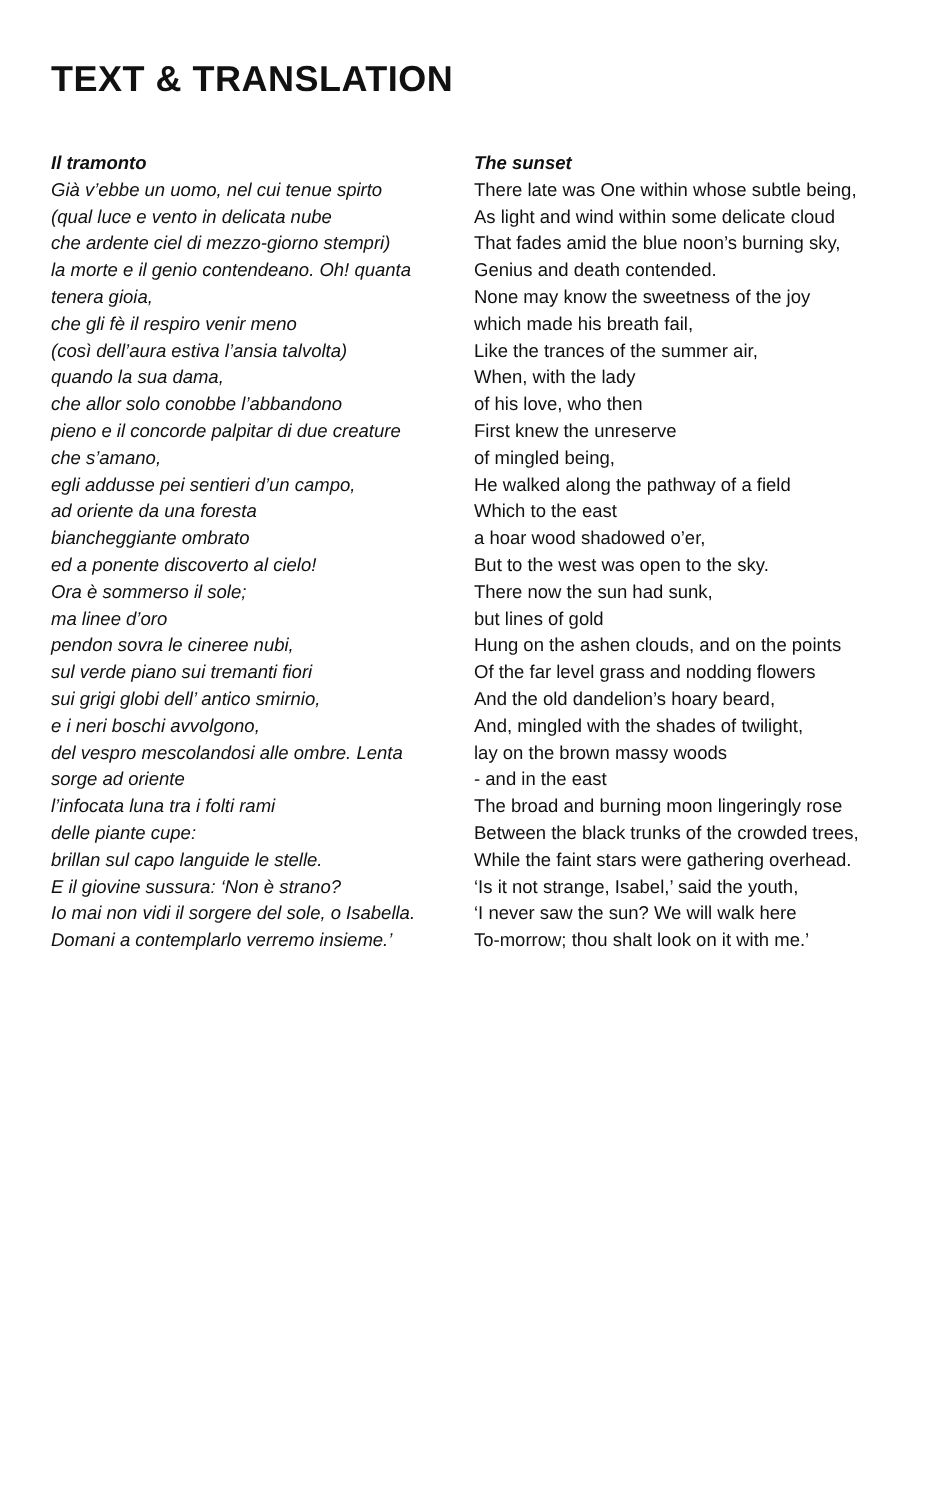TEXT & TRANSLATION
Il tramonto
Già v’ebbe un uomo, nel cui tenue spirto
(qual luce e vento in delicata nube
che ardente ciel di mezzo-giorno stempri)
la morte e il genio contendeano. Oh! quanta
tenera gioia,
che gli fè il respiro venir meno
(così dell’aura estiva l’ansia talvolta)
quando la sua dama,
che allor solo conobbe l’abbandono
pieno e il concorde palpitar di due creature
che s’amano,
egli addusse pei sentieri d’un campo,
ad oriente da una foresta
biancheggiante ombrato
ed a ponente discoverto al cielo!
Ora è sommerso il sole;
ma linee d’oro
pendon sovra le cineree nubi,
sul verde piano sui tremanti fiori
sui grigi globi dell’ antico smirnio,
e i neri boschi avvolgono,
del vespro mescolandosi alle ombre. Lenta
sorge ad oriente
l’infocata luna tra i folti rami
delle piante cupe:
brillan sul capo languide le stelle.
E il giovine sussura: ‘Non è strano?
Io mai non vidi il sorgere del sole, o Isabella.
Domani a contemplarlo verremo insieme.’
The sunset
There late was One within whose subtle being,
As light and wind within some delicate cloud
That fades amid the blue noon’s burning sky,
Genius and death contended.
None may know the sweetness of the joy
which made his breath fail,
Like the trances of the summer air,
When, with the lady
of his love, who then
First knew the unreserve
of mingled being,
He walked along the pathway of a field
Which to the east
a hoar wood shadowed o’er,
But to the west was open to the sky.
There now the sun had sunk,
but lines of gold
Hung on the ashen clouds, and on the points
Of the far level grass and nodding flowers
And the old dandelion’s hoary beard,
And, mingled with the shades of twilight,
lay on the brown massy woods
- and in the east
The broad and burning moon lingeringly rose
Between the black trunks of the crowded trees,
While the faint stars were gathering overhead.
‘Is it not strange, Isabel,’ said the youth,
‘I never saw the sun? We will walk here
To-morrow; thou shalt look on it with me.’